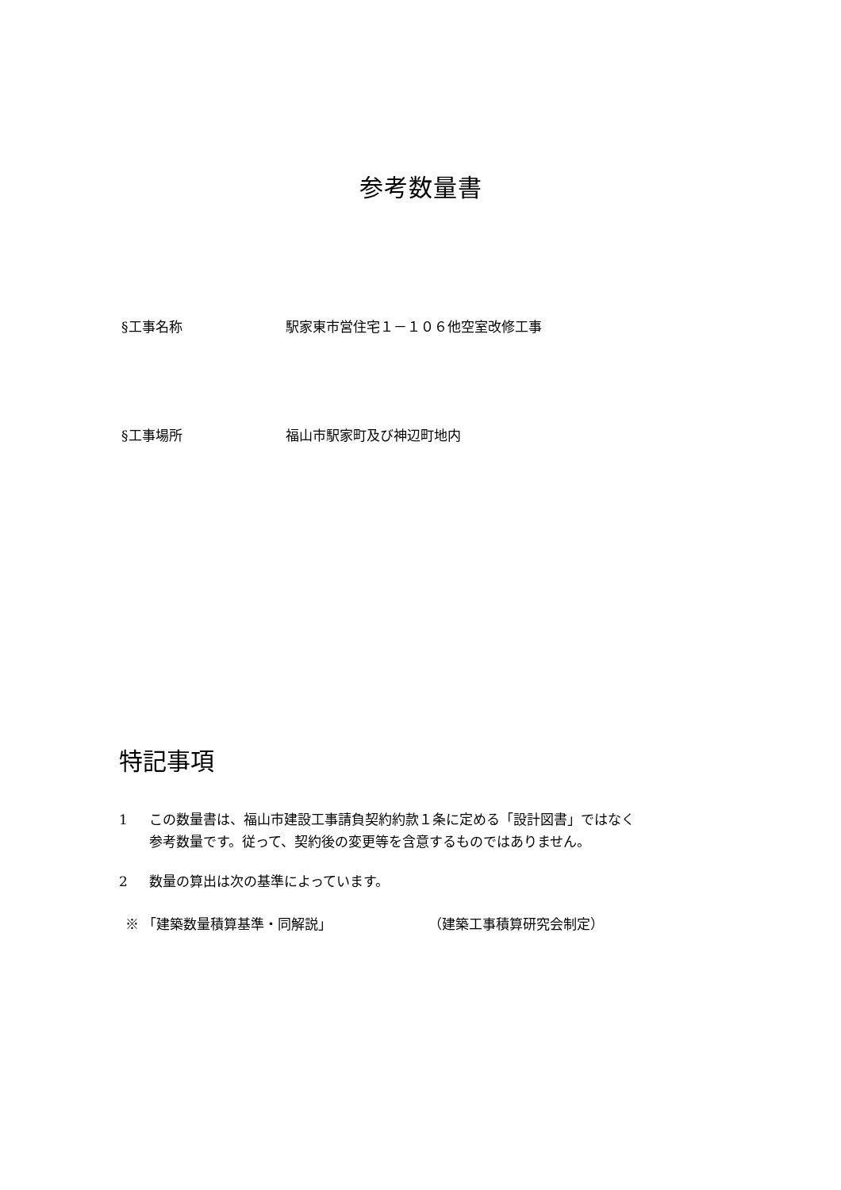参考数量書
§工事名称 駅家東市営住宅１－１０６他空室改修工事
§工事場所 福山市駅家町及び神辺町地内
特記事項
1 この数量書は、福山市建設工事請負契約約款１条に定める「設計図書」ではなく
参考数量です。従って、契約後の変更等を含意するものではありません。
2 数量の算出は次の基準によっています。
※ 「建築数量積算基準・同解説」 （建築工事積算研究会制定）